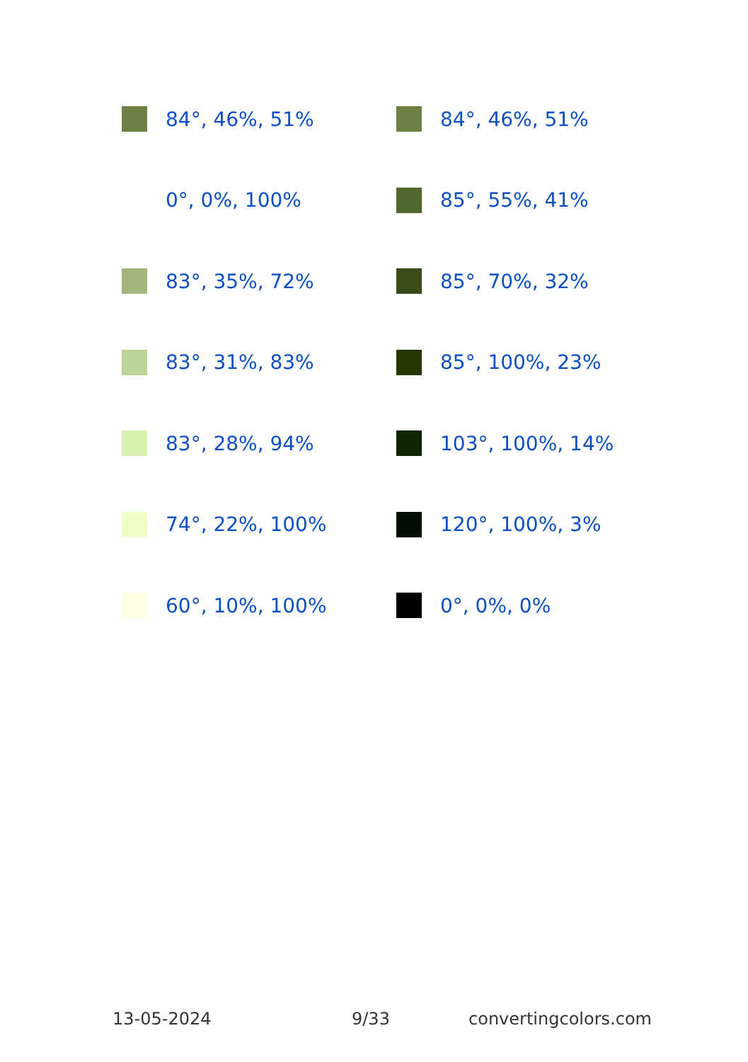84°, 46%, 51%
84°, 46%, 51%
0°, 0%, 100%
85°, 55%, 41%
83°, 35%, 72%
85°, 70%, 32%
83°, 31%, 83%
85°, 100%, 23%
83°, 28%, 94%
103°, 100%, 14%
74°, 22%, 100%
120°, 100%, 3%
60°, 10%, 100%
0°, 0%, 0%
13-05-2024 9/33 convertingcolors.com